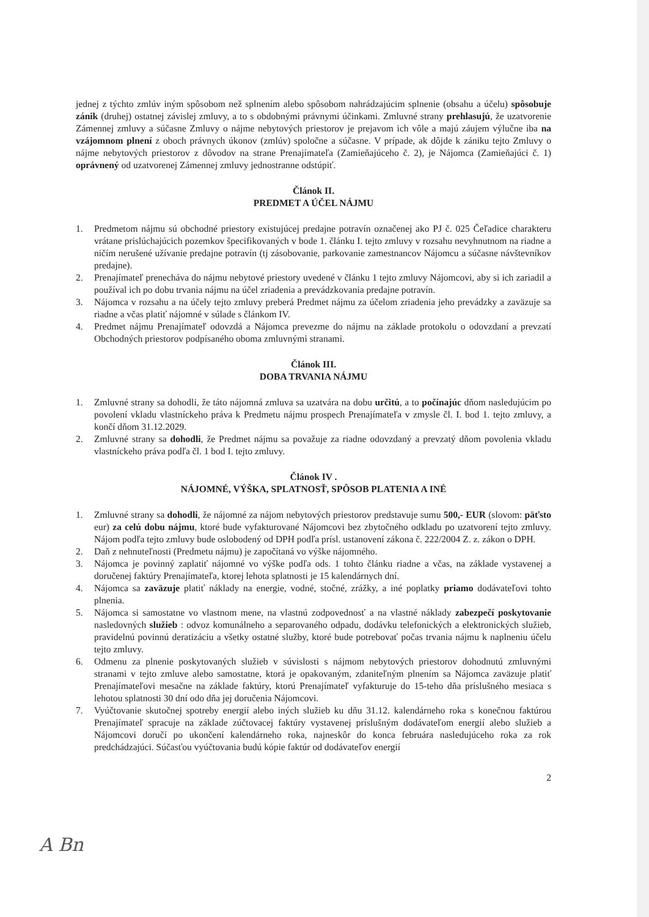jednej z týchto zmlúv iným spôsobom než splnením alebo spôsobom nahrádzajúcim splnenie (obsahu a účelu) spôsobuje zánik (druhej) ostatnej závislej zmluvy, a to s obdobnými právnymi účinkami. Zmluvné strany prehlasujú, že uzatvorenie Zámennej zmluvy a súčasne Zmluvy o nájme nebytových priestorov je prejavom ich vôle a majú záujem výlučne iba na vzájomnom plnení z oboch právnych úkonov (zmlúv) spoločne a súčasne. V prípade, ak dôjde k zániku tejto Zmluvy o nájme nebytových priestorov z dôvodov na strane Prenajímateľa (Zamieňajúceho č. 2), je Nájomca (Zamieňajúci č. 1) oprávnený od uzatvorenej Zámennej zmluvy jednostranne odstúpiť.
Článok II.
PREDMET A ÚČEL NÁJMU
1. Predmetom nájmu sú obchodné priestory existujúcej predajne potravín označenej ako PJ č. 025 Čeľadice charakteru vrátane prislúchajúcich pozemkov špecifikovaných v bode 1. článku I. tejto zmluvy v rozsahu nevyhnutnom na riadne a ničím nerušené užívanie predajne potravín (tj zásobovanie, parkovanie zamestnancov Nájomcu a súčasne návštevníkov predajne).
2. Prenajímateľ prenecháva do nájmu nebytové priestory uvedené v článku 1 tejto zmluvy Nájomcovi, aby si ich zariadil a používal ich po dobu trvania nájmu na účel zriadenia a prevádzkovania predajne potravín.
3. Nájomca v rozsahu a na účely tejto zmluvy preberá Predmet nájmu za účelom zriadenia jeho prevádzky a zaväzuje sa riadne a včas platiť nájomné v súlade s článkom IV.
4. Predmet nájmu Prenajímateľ odovzdá a Nájomca prevezme do nájmu na základe protokolu o odovzdaní a prevzatí Obchodných priestorov podpísaného oboma zmluvnými stranami.
Článok III.
DOBA TRVANIA NÁJMU
1. Zmluvné strany sa dohodli, že táto nájomná zmluva sa uzatvára na dobu určitú, a to počínajúc dňom nasledujúcim po povolení vkladu vlastníckeho práva k Predmetu nájmu prospech Prenajímateľa v zmysle čl. I. bod 1. tejto zmluvy, a končí dňom 31.12.2029.
2. Zmluvné strany sa dohodli, že Predmet nájmu sa považuje za riadne odovzdaný a prevzatý dňom povolenia vkladu vlastníckeho práva podľa čl. 1 bod I. tejto zmluvy.
Článok IV .
NÁJOMNÉ, VÝŠKA, SPLATNOSŤ, SPÔSOB PLATENIA A INÉ
1. Zmluvné strany sa dohodli, že nájomné za nájom nebytových priestorov predstavuje sumu 500,- EUR (slovom: päťsto eur) za celú dobu nájmu, ktoré bude vyfakturované Nájomcovi bez zbytočného odkladu po uzatvorení tejto zmluvy. Nájom podľa tejto zmluvy bude oslobodený od DPH podľa prísl. ustanovení zákona č. 222/2004 Z. z. zákon o DPH.
2. Daň z nehnuteľnosti (Predmetu nájmu) je započítaná vo výške nájomného.
3. Nájomca je povinný zaplatiť nájomné vo výške podľa ods. 1 tohto článku riadne a včas, na základe vystavenej a doručenej faktúry Prenajímateľa, ktorej lehota splatnosti je 15 kalendárnych dní.
4. Nájomca sa zaväzuje platiť náklady na energie, vodné, stočné, zrážky, a iné poplatky priamo dodávateľovi tohto plnenia.
5. Nájomca si samostatne vo vlastnom mene, na vlastnú zodpovednosť a na vlastné náklady zabezpečí poskytovanie nasledovných služieb : odvoz komunálneho a separovaného odpadu, dodávku telefonických a elektronických služieb, pravidelnú povinnú deratizáciu a všetky ostatné služby, ktoré bude potrebovať počas trvania nájmu k naplneniu účelu tejto zmluvy.
6. Odmenu za plnenie poskytovaných služieb v súvislosti s nájmom nebytových priestorov dohodnutú zmluvnými stranami v tejto zmluve alebo samostatne, ktorá je opakovaným, zdaniteľným plnením sa Nájomca zaväzuje platiť Prenajímateľovi mesačne na základe faktúry, ktorú Prenajímateľ vyfakturuje do 15-teho dňa príslušného mesiaca s lehotou splatnosti 30 dní odo dňa jej doručenia Nájomcovi.
7. Vyúčtovanie skutočnej spotreby energií alebo iných služieb ku dňu 31.12. kalendárneho roka s konečnou faktúrou Prenajímateľ spracuje na základe zúčtovacej faktúry vystavenej príslušným dodávateľom energií alebo služieb a Nájomcovi doručí po ukončení kalendárneho roka, najneskôr do konca februára nasledujúceho roka za rok predchádzajúci. Súčasťou vyúčtovania budú kópie faktúr od dodávateľov energií
2
A Bn